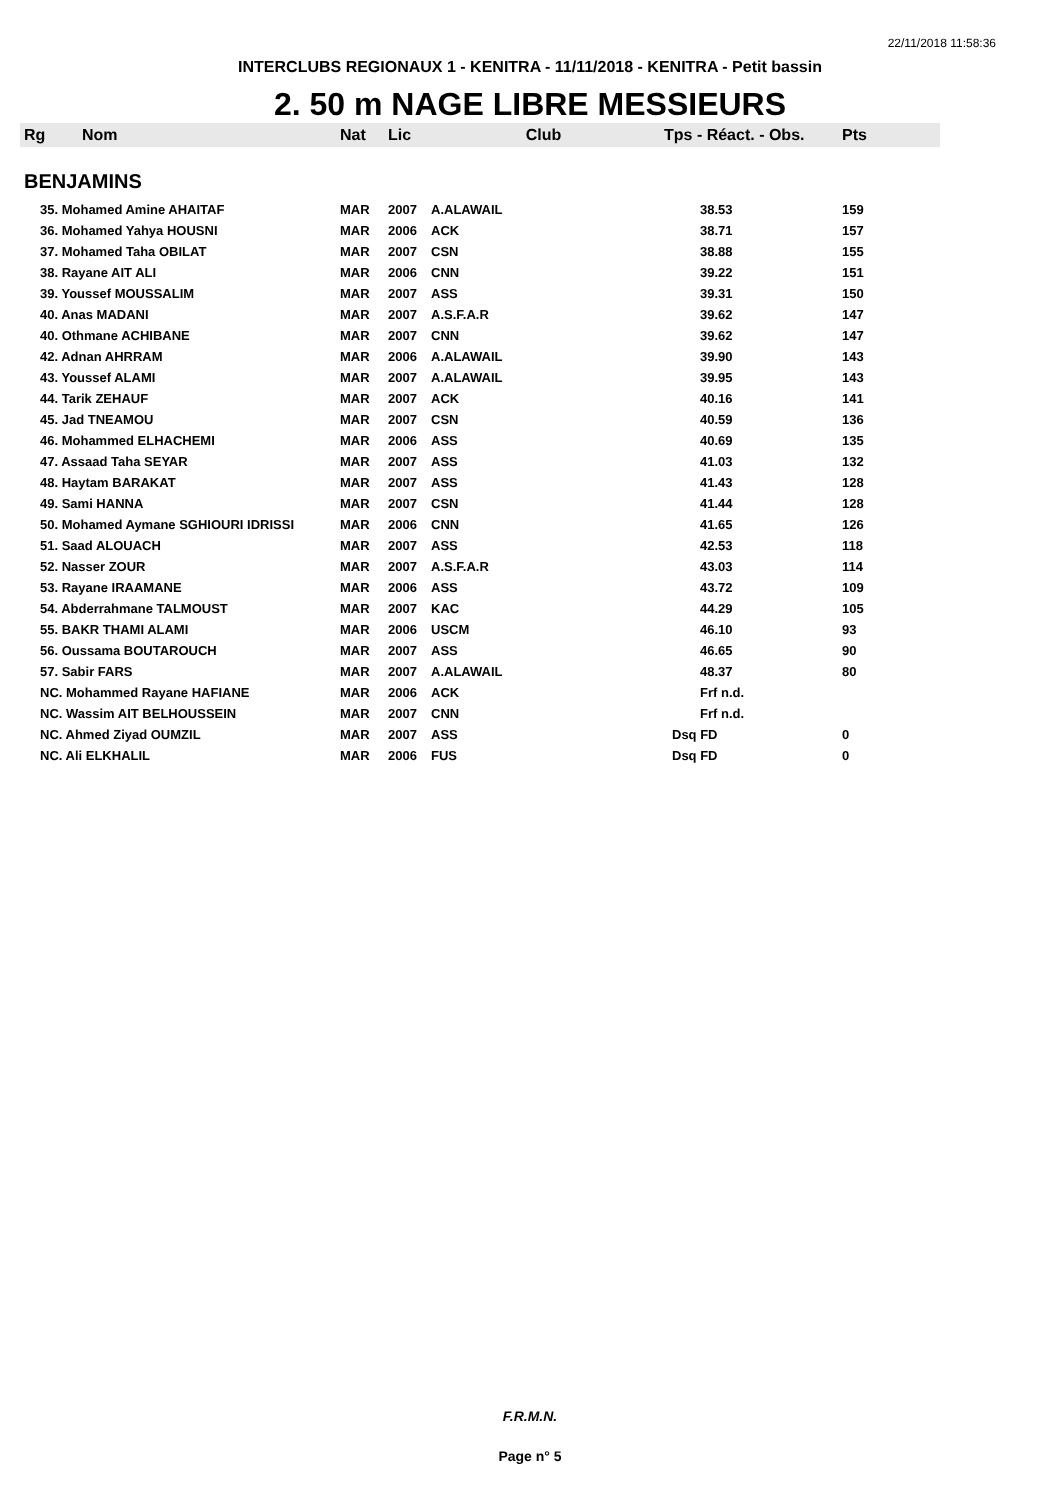22/11/2018 11:58:36
INTERCLUBS REGIONAUX 1 - KENITRA - 11/11/2018 - KENITRA - Petit bassin
2. 50 m NAGE LIBRE MESSIEURS
| Rg | Nom | Nat | Lic | Club | Tps - Réact. - Obs. | Pts |
| --- | --- | --- | --- | --- | --- | --- |
| BENJAMINS | | | | | | |
| 35. Mohamed Amine AHAITAF | | MAR | 2007 | A.ALAWAIL | 38.53 | 159 |
| 36. Mohamed Yahya HOUSNI | | MAR | 2006 | ACK | 38.71 | 157 |
| 37. Mohamed Taha OBILAT | | MAR | 2007 | CSN | 38.88 | 155 |
| 38. Rayane AIT ALI | | MAR | 2006 | CNN | 39.22 | 151 |
| 39. Youssef MOUSSALIM | | MAR | 2007 | ASS | 39.31 | 150 |
| 40. Anas MADANI | | MAR | 2007 | A.S.F.A.R | 39.62 | 147 |
| 40. Othmane ACHIBANE | | MAR | 2007 | CNN | 39.62 | 147 |
| 42. Adnan AHRRAM | | MAR | 2006 | A.ALAWAIL | 39.90 | 143 |
| 43. Youssef ALAMI | | MAR | 2007 | A.ALAWAIL | 39.95 | 143 |
| 44. Tarik ZEHAUF | | MAR | 2007 | ACK | 40.16 | 141 |
| 45. Jad TNEAMOU | | MAR | 2007 | CSN | 40.59 | 136 |
| 46. Mohammed ELHACHEMI | | MAR | 2006 | ASS | 40.69 | 135 |
| 47. Assaad Taha SEYAR | | MAR | 2007 | ASS | 41.03 | 132 |
| 48. Haytam BARAKAT | | MAR | 2007 | ASS | 41.43 | 128 |
| 49. Sami HANNA | | MAR | 2007 | CSN | 41.44 | 128 |
| 50. Mohamed Aymane SGHIOURI IDRISSI | | MAR | 2006 | CNN | 41.65 | 126 |
| 51. Saad ALOUACH | | MAR | 2007 | ASS | 42.53 | 118 |
| 52. Nasser ZOUR | | MAR | 2007 | A.S.F.A.R | 43.03 | 114 |
| 53. Rayane IRAAMANE | | MAR | 2006 | ASS | 43.72 | 109 |
| 54. Abderrahmane TALMOUST | | MAR | 2007 | KAC | 44.29 | 105 |
| 55. BAKR THAMI ALAMI | | MAR | 2006 | USCM | 46.10 | 93 |
| 56. Oussama BOUTAROUCH | | MAR | 2007 | ASS | 46.65 | 90 |
| 57. Sabir FARS | | MAR | 2007 | A.ALAWAIL | 48.37 | 80 |
| NC. Mohammed Rayane HAFIANE | | MAR | 2006 | ACK | Frf n.d. | |
| NC. Wassim AIT BELHOUSSEIN | | MAR | 2007 | CNN | Frf n.d. | |
| NC. Ahmed Ziyad OUMZIL | | MAR | 2007 | ASS | Dsq FD | 0 |
| NC. Ali ELKHALIL | | MAR | 2006 | FUS | Dsq FD | 0 |
F.R.M.N.
Page n° 5